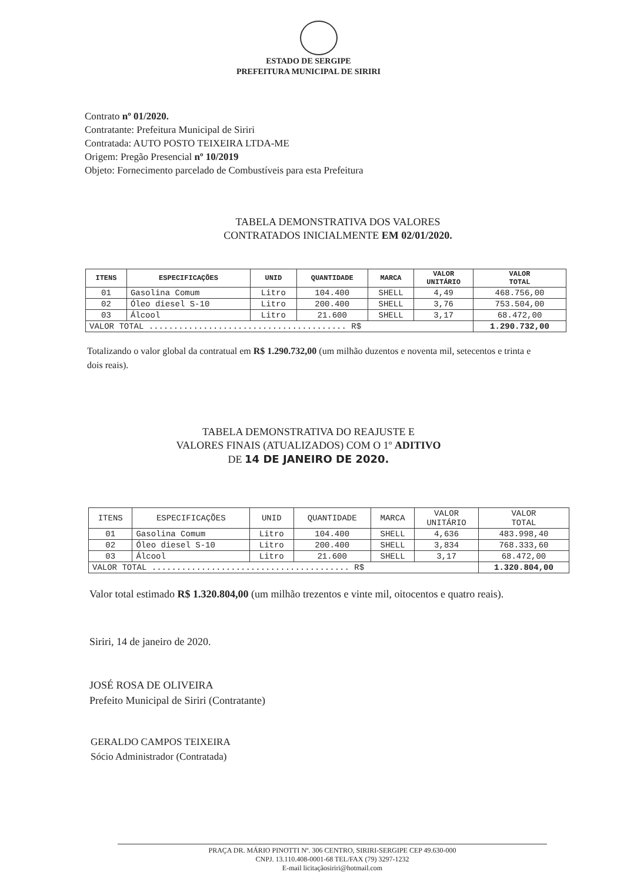ESTADO DE SERGIPE
PREFEITURA MUNICIPAL DE SIRIRI
Contrato nº 01/2020.
Contratante: Prefeitura Municipal de Siriri
Contratada: AUTO POSTO TEIXEIRA LTDA-ME
Origem: Pregão Presencial nº 10/2019
Objeto: Fornecimento parcelado de Combustíveis para esta Prefeitura
TABELA DEMONSTRATIVA DOS VALORES
CONTRATADOS INICIALMENTE EM 02/01/2020.
| ITENS | ESPECIFICAÇÕES | UNID | QUANTIDADE | MARCA | VALOR UNITÁRIO | VALOR TOTAL |
| --- | --- | --- | --- | --- | --- | --- |
| 01 | Gasolina Comum | Litro | 104.400 | SHELL | 4,49 | 468.756,00 |
| 02 | Óleo diesel S-10 | Litro | 200.400 | SHELL | 3,76 | 753.504,00 |
| 03 | Álcool | Litro | 21.600 | SHELL | 3,17 | 68.472,00 |
| VALOR TOTAL ........................................ R$ | | | | | | 1.290.732,00 |
Totalizando o valor global da contratual em R$ 1.290.732,00 (um milhão duzentos e noventa mil, setecentos e trinta e dois reais).
TABELA DEMONSTRATIVA DO REAJUSTE E
VALORES FINAIS (ATUALIZADOS) COM O 1º ADITIVO
DE 14 DE JANEIRO DE 2020.
| ITENS | ESPECIFICAÇÕES | UNID | QUANTIDADE | MARCA | VALOR UNITÁRIO | VALOR TOTAL |
| 01 | Gasolina Comum | Litro | 104.400 | SHELL | 4,636 | 483.998,40 |
| 02 | Óleo diesel S-10 | Litro | 200.400 | SHELL | 3,834 | 768.333,60 |
| 03 | Álcool | Litro | 21.600 | SHELL | 3,17 | 68.472,00 |
| VALOR TOTAL ........................................ R$ | | | | | | 1.320.804,00 |
Valor total estimado R$ 1.320.804,00 (um milhão trezentos e vinte mil, oitocentos e quatro reais).
Siriri, 14 de janeiro de 2020.
JOSÉ ROSA DE OLIVEIRA
Prefeito Municipal de Siriri (Contratante)
GERALDO CAMPOS TEIXEIRA
Sócio Administrador (Contratada)
PRAÇA DR. MÁRIO PINOTTI Nº. 306 CENTRO, SIRIRI-SERGIPE CEP 49.630-000
CNPJ. 13.110.408-0001-68 TEL/FAX (79) 3297-1232
E-mail licitaçãosiriri@hotmail.com